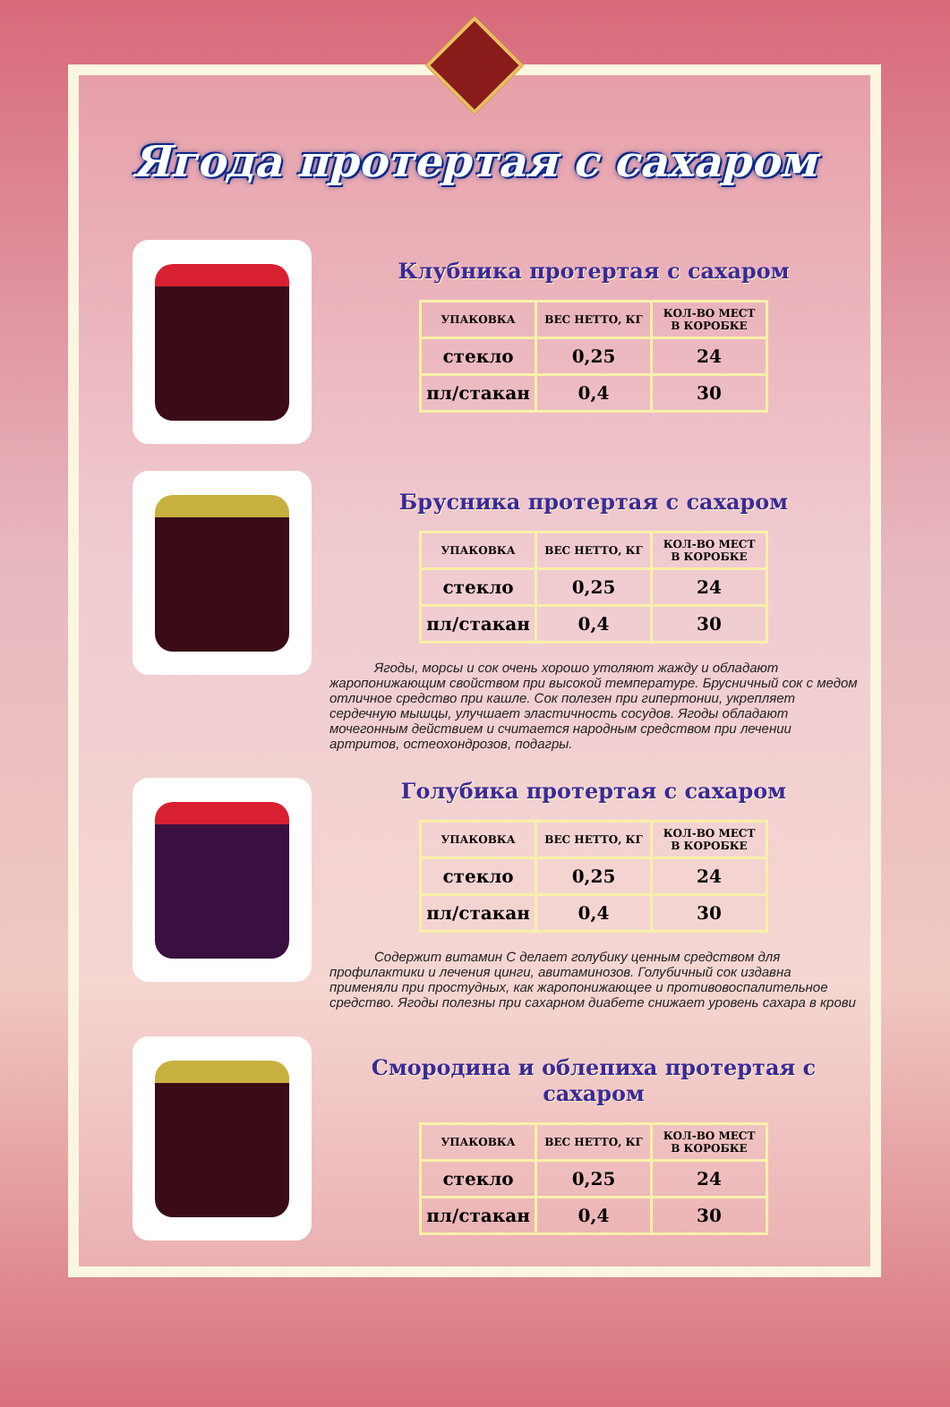Ягода протертая с сахаром
Клубника протертая с сахаром
| УПАКОВКА | ВЕС НЕТТО, КГ | КОЛ-ВО МЕСТ В КОРОБКЕ |
| --- | --- | --- |
| стекло | 0,25 | 24 |
| пл/стакан | 0,4 | 30 |
Брусника протертая с сахаром
| УПАКОВКА | ВЕС НЕТТО, КГ | КОЛ-ВО МЕСТ В КОРОБКЕ |
| --- | --- | --- |
| стекло | 0,25 | 24 |
| пл/стакан | 0,4 | 30 |
Ягоды, морсы и сок очень хорошо утоляют жажду и обладают жаропонижающим свойством при высокой температуре. Брусничный сок с медом отличное средство при кашле. Сок полезен при гипертонии, укрепляет сердечную мышцы, улучшает эластичность сосудов. Ягоды обладают мочегонным действием и считается народным средством при лечении артритов, остеохондрозов, подагры.
Голубика протертая с сахаром
| УПАКОВКА | ВЕС НЕТТО, КГ | КОЛ-ВО МЕСТ В КОРОБКЕ |
| --- | --- | --- |
| стекло | 0,25 | 24 |
| пл/стакан | 0,4 | 30 |
Содержит витамин С делает голубику ценным средством для профилактики и лечения цинги, авитаминозов. Голубичный сок издавна применяли при простудных, как жаропонижающее и противовоспалительное средство. Ягоды полезны при сахарном диабете снижает уровень сахара в крови
Смородина и облепиха протертая с сахаром
| УПАКОВКА | ВЕС НЕТТО, КГ | КОЛ-ВО МЕСТ В КОРОБКЕ |
| --- | --- | --- |
| стекло | 0,25 | 24 |
| пл/стакан | 0,4 | 30 |